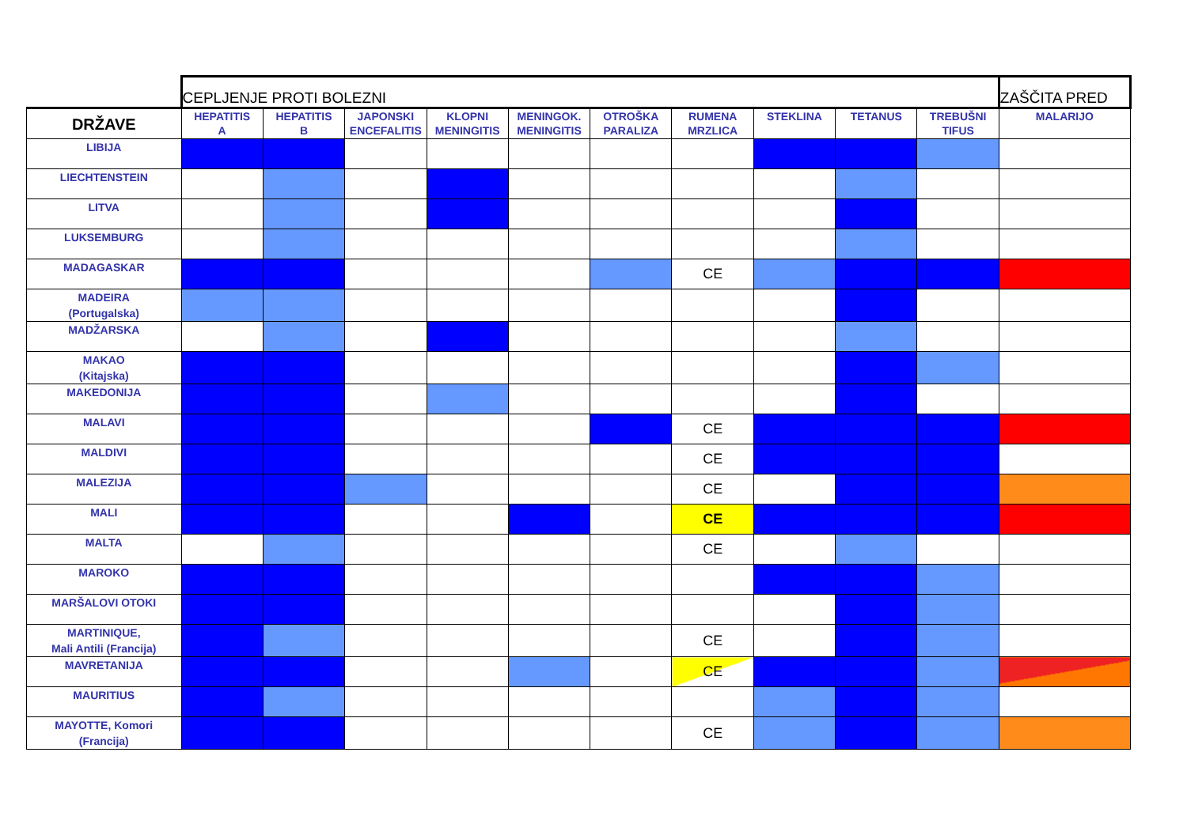| | CEPLJENJE PROTI BOLEZNI | | | | | | | | | | ZAŠČITA PRED |
| DRŽAVE | HEPATITIS A | HEPATITIS B | JAPONSKI ENCEFALITIS | KLOPNI MENINGITIS | MENINGOK. MENINGITIS | OTROŠKA PARALIZA | RUMENA MRZLICA | STEKLINA | TETANUS | TREBUŠNI TIFUS | MALARIJO |
| LIBIJA | | | | | | | | | | | |
| LIECHTENSTEIN | | | | | | | | | | | |
| LITVA | | | | | | | | | | | |
| LUKSEMBURG | | | | | | | | | | | |
| MADAGASKAR | | | | | | | CE | | | | |
| MADEIRA (Portugalska) | | | | | | | | | | | |
| MADŽARSKA | | | | | | | | | | | |
| MAKAO (Kitajska) | | | | | | | | | | | |
| MAKEDONIJA | | | | | | | | | | | |
| MALAVI | | | | | | | CE | | | | |
| MALDIVI | | | | | | | CE | | | | |
| MALEZIJA | | | | | | | CE | | | | |
| MALI | | | | | | | CE | | | | |
| MALTA | | | | | | | CE | | | | |
| MAROKO | | | | | | | | | | | |
| MARŠALOVI OTOKI | | | | | | | | | | | |
| MARTINIQUE, Mali Antili (Francija) | | | | | | | CE | | | | |
| MAVRETANIJA | | | | | | | CE | | | | |
| MAURITIUS | | | | | | | | | | | |
| MAYOTTE, Komori (Francija) | | | | | | | CE | | | | |